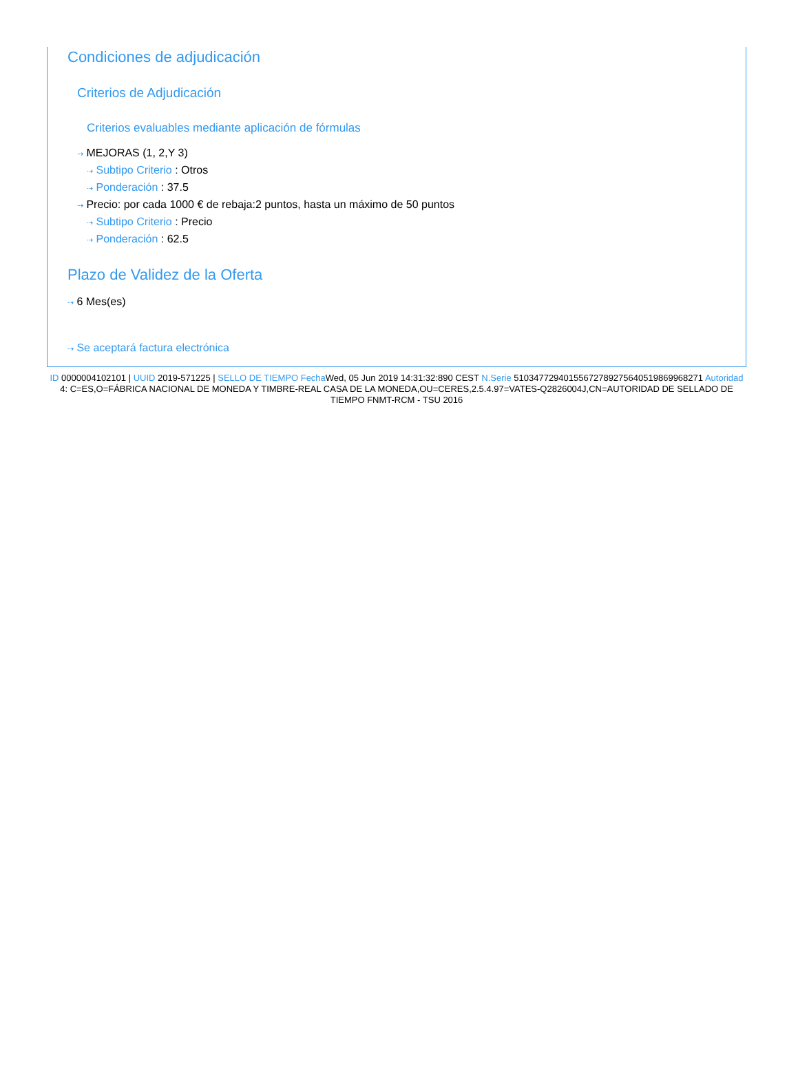Condiciones de adjudicación
Criterios de Adjudicación
Criterios evaluables mediante aplicación de fórmulas
⇢ MEJORAS (1, 2,Y 3)
⇢ Subtipo Criterio : Otros
⇢ Ponderación : 37.5
⇢ Precio: por cada 1000 € de rebaja:2 puntos, hasta un máximo de 50 puntos
⇢ Subtipo Criterio : Precio
⇢ Ponderación : 62.5
Plazo de Validez de la Oferta
⇢ 6 Mes(es)
⇢ Se aceptará factura electrónica
ID 0000004102101 | UUID 2019-571225 | SELLO DE TIEMPO Fecha Wed, 05 Jun 2019 14:31:32:890 CEST N.Serie 510347729401556727892756405198699682​71 Autoridad 4: C=ES,O=FÁBRICA NACIONAL DE MONEDA Y TIMBRE-REAL CASA DE LA MONEDA,OU=CERES,2.5.4.97=VATES-Q2826004J,CN=AUTORIDAD DE SELLADO DE TIEMPO FNMT-RCM - TSU 2016